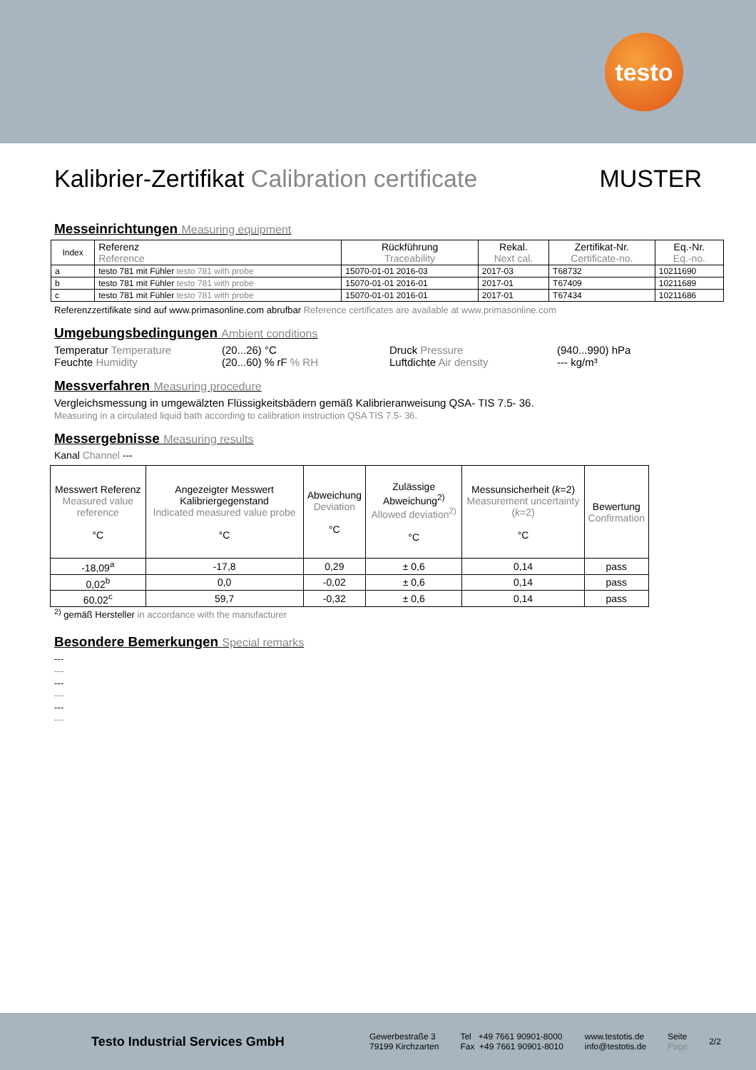testo
Kalibrier-Zertifikat Calibration certificate MUSTER
Messeinrichtungen Measuring equipment
| Index | Referenz Reference | Rückführung Traceability | Rekal. Next cal. | Zertifikat-Nr. Certificate-no. | Eq.-Nr. Eq.-no. |
| --- | --- | --- | --- | --- | --- |
| a | testo 781 mit Fühler testo 781 with probe | 15070-01-01 2016-03 | 2017-03 | T68732 | 10211690 |
| b | testo 781 mit Fühler testo 781 with probe | 15070-01-01 2016-01 | 2017-01 | T67409 | 10211689 |
| c | testo 781 mit Fühler testo 781 with probe | 15070-01-01 2016-01 | 2017-01 | T67434 | 10211686 |
Referenzzertifikate sind auf www.primasonline.com abrufbar Reference certificates are available at www.primasonline.com
Umgebungsbedingungen Ambient conditions
Temperatur Temperature
(20...26) °C
Druck Pressure
(940...990) hPa
Feuchte Humidity
(20...60) % rF % RH
Luftdichte Air density
--- kg/m³
Messverfahren Measuring procedure
Vergleichsmessung in umgewälzten Flüssigkeitsbädern gemäß Kalibrieranweisung QSA- TIS 7.5- 36.
Measuring in a circulated liquid bath according to calibration instruction QSA TIS 7.5- 36.
Messergebnisse Measuring results
Kanal Channel ---
| Messwert Referenz Measured value reference °C | Angezeigter Messwert Kalibriergegenstand Indicated measured value probe °C | Abweichung Deviation °C | Zulässige Abweichung<sup>2)</sup> Allowed deviation<sup>2)</sup> °C | Messunsicherheit ( k =2) Measurement uncertainty ( k =2) °C | Bewertung Confirmation |
| --- | --- | --- | --- | --- | --- |
| -18,09<sup>a</sup> | -17,8 | 0,29 | ± 0,6 | 0,14 | pass |
| 0,02<sup>b</sup> | 0,0 | -0,02 | ± 0,6 | 0,14 | pass |
| 60,02<sup>c</sup> | 59,7 | -0,32 | ± 0,6 | 0,14 | pass |
<sup>2)</sup> gemäß Hersteller in accordance with the manufacturer
Besondere Bemerkungen Special remarks
---
---
---
---
---
---
Testo Industrial Services GmbH
Gewerbestraße 3
79199 Kirchzarten
Tel +49 7661 90901-8000
Fax +49 7661 90901-8010
www.testotis.de
info@testotis.de
Seite
Page
2/2